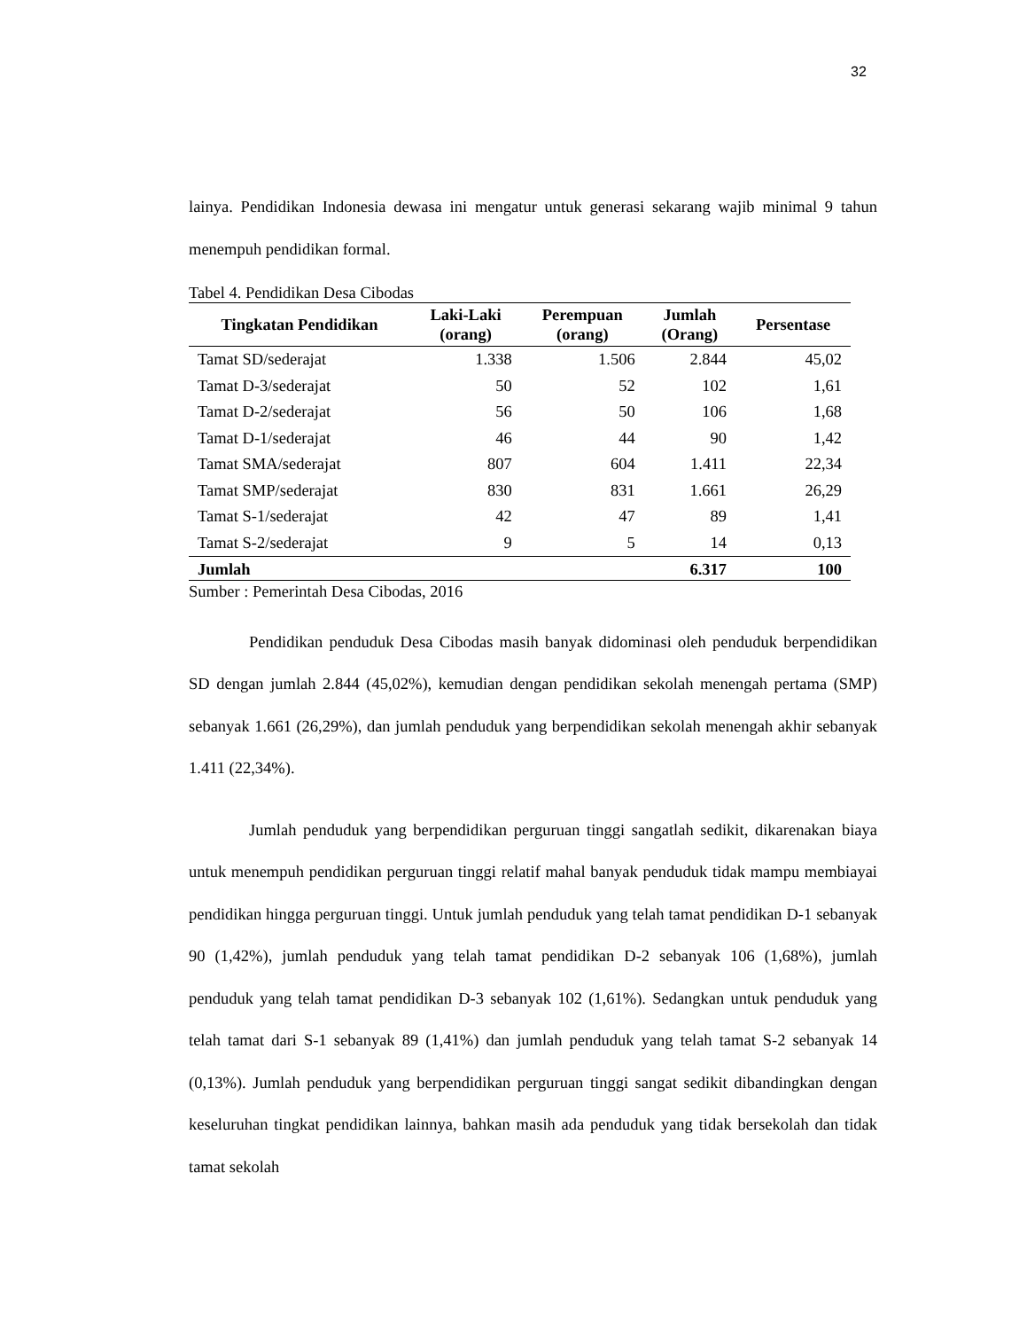32
lainya. Pendidikan Indonesia dewasa ini mengatur untuk generasi sekarang wajib minimal 9 tahun menempuh pendidikan formal.
Tabel 4. Pendidikan Desa Cibodas
| Tingkatan Pendidikan | Laki-Laki (orang) | Perempuan (orang) | Jumlah (Orang) | Persentase |
| --- | --- | --- | --- | --- |
| Tamat SD/sederajat | 1.338 | 1.506 | 2.844 | 45,02 |
| Tamat D-3/sederajat | 50 | 52 | 102 | 1,61 |
| Tamat D-2/sederajat | 56 | 50 | 106 | 1,68 |
| Tamat D-1/sederajat | 46 | 44 | 90 | 1,42 |
| Tamat SMA/sederajat | 807 | 604 | 1.411 | 22,34 |
| Tamat SMP/sederajat | 830 | 831 | 1.661 | 26,29 |
| Tamat S-1/sederajat | 42 | 47 | 89 | 1,41 |
| Tamat S-2/sederajat | 9 | 5 | 14 | 0,13 |
| Jumlah | | | 6.317 | 100 |
Sumber : Pemerintah Desa Cibodas, 2016
Pendidikan penduduk Desa Cibodas masih banyak didominasi oleh penduduk berpendidikan SD dengan jumlah 2.844 (45,02%), kemudian dengan pendidikan sekolah menengah pertama (SMP) sebanyak 1.661 (26,29%), dan jumlah penduduk yang berpendidikan sekolah menengah akhir sebanyak 1.411 (22,34%).
Jumlah penduduk yang berpendidikan perguruan tinggi sangatlah sedikit, dikarenakan biaya untuk menempuh pendidikan perguruan tinggi relatif mahal banyak penduduk tidak mampu membiayai pendidikan hingga perguruan tinggi. Untuk jumlah penduduk yang telah tamat pendidikan D-1 sebanyak 90 (1,42%), jumlah penduduk yang telah tamat pendidikan D-2 sebanyak 106 (1,68%), jumlah penduduk yang telah tamat pendidikan D-3 sebanyak 102 (1,61%). Sedangkan untuk penduduk yang telah tamat dari S-1 sebanyak 89 (1,41%) dan jumlah penduduk yang telah tamat S-2 sebanyak 14 (0,13%). Jumlah penduduk yang berpendidikan perguruan tinggi sangat sedikit dibandingkan dengan keseluruhan tingkat pendidikan lainnya, bahkan masih ada penduduk yang tidak bersekolah dan tidak tamat sekolah